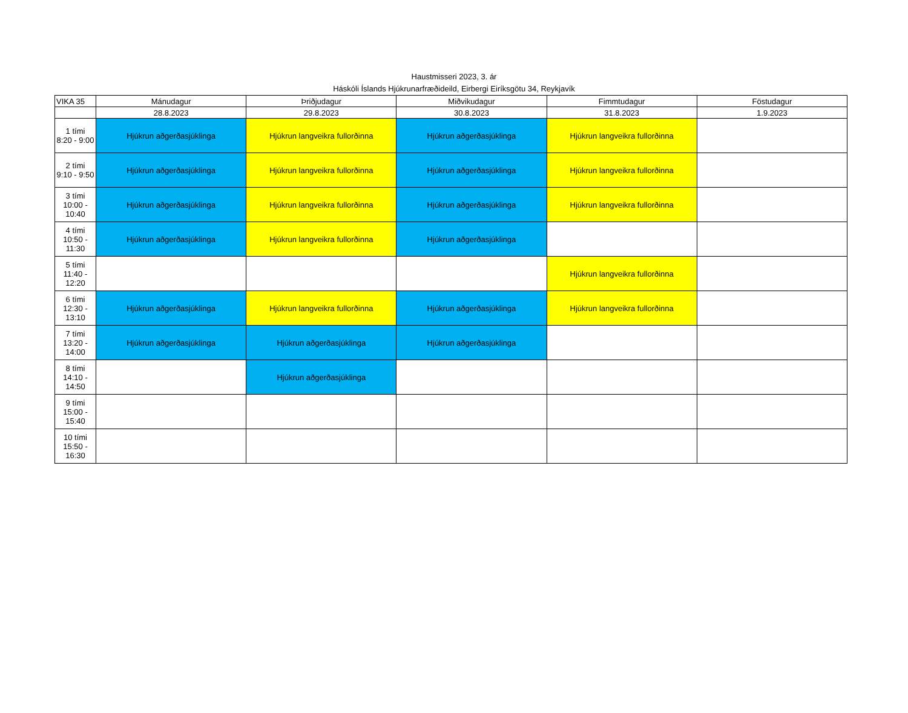Haustmisseri 2023, 3. ár
Háskóli Íslands Hjúkrunarfræðideild, Eirbergi Eiríksgötu 34, Reykjavík
| VIKA 35 | Mánudagur | Þriðjudagur | Miðvikudagur | Fimmtudagur | Föstudagur |
| --- | --- | --- | --- | --- | --- |
| | 28.8.2023 | 29.8.2023 | 30.8.2023 | 31.8.2023 | 1.9.2023 |
| 1 tími 8:20 - 9:00 | Hjúkrun aðgerðasjúklinga | Hjúkrun langveikra fullorðinna | Hjúkrun aðgerðasjúklinga | Hjúkrun langveikra fullorðinna | |
| 2 tími 9:10 - 9:50 | Hjúkrun aðgerðasjúklinga | Hjúkrun langveikra fullorðinna | Hjúkrun aðgerðasjúklinga | Hjúkrun langveikra fullorðinna | |
| 3 tími 10:00 - 10:40 | Hjúkrun aðgerðasjúklinga | Hjúkrun langveikra fullorðinna | Hjúkrun aðgerðasjúklinga | Hjúkrun langveikra fullorðinna | |
| 4 tími 10:50 - 11:30 | Hjúkrun aðgerðasjúklinga | Hjúkrun langveikra fullorðinna | Hjúkrun aðgerðasjúklinga | | |
| 5 tími 11:40 - 12:20 | | | | Hjúkrun langveikra fullorðinna | |
| 6 tími 12:30 - 13:10 | Hjúkrun aðgerðasjúklinga | Hjúkrun langveikra fullorðinna | Hjúkrun aðgerðasjúklinga | Hjúkrun langveikra fullorðinna | |
| 7 tími 13:20 - 14:00 | Hjúkrun aðgerðasjúklinga | Hjúkrun aðgerðasjúklinga | Hjúkrun aðgerðasjúklinga | | |
| 8 tími 14:10 - 14:50 | | Hjúkrun aðgerðasjúklinga | | | |
| 9 tími 15:00 - 15:40 | | | | | |
| 10 tími 15:50 - 16:30 | | | | | |